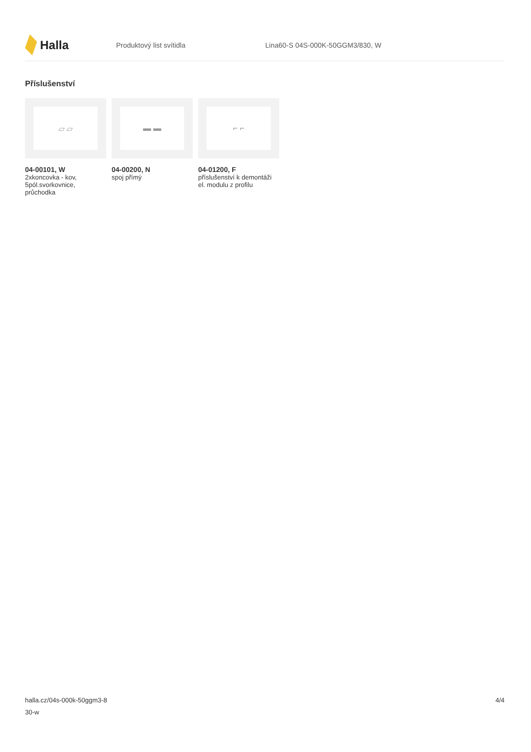Halla
Produktový list svítidla
Lina60-S 04S-000K-50GGM3/830, W
Příslušenství
▱ ▱
04-00101, W
2xkoncovka - kov, 5pól.svorkovnice, průchodka
▬ ▬
04-00200, N
spoj přímý
⌐ ⌐
04-01200, F
příslušenství k demontáži el. modulu z profilu
halla.cz/04s-000k-50ggm3-8
30-w
4/4